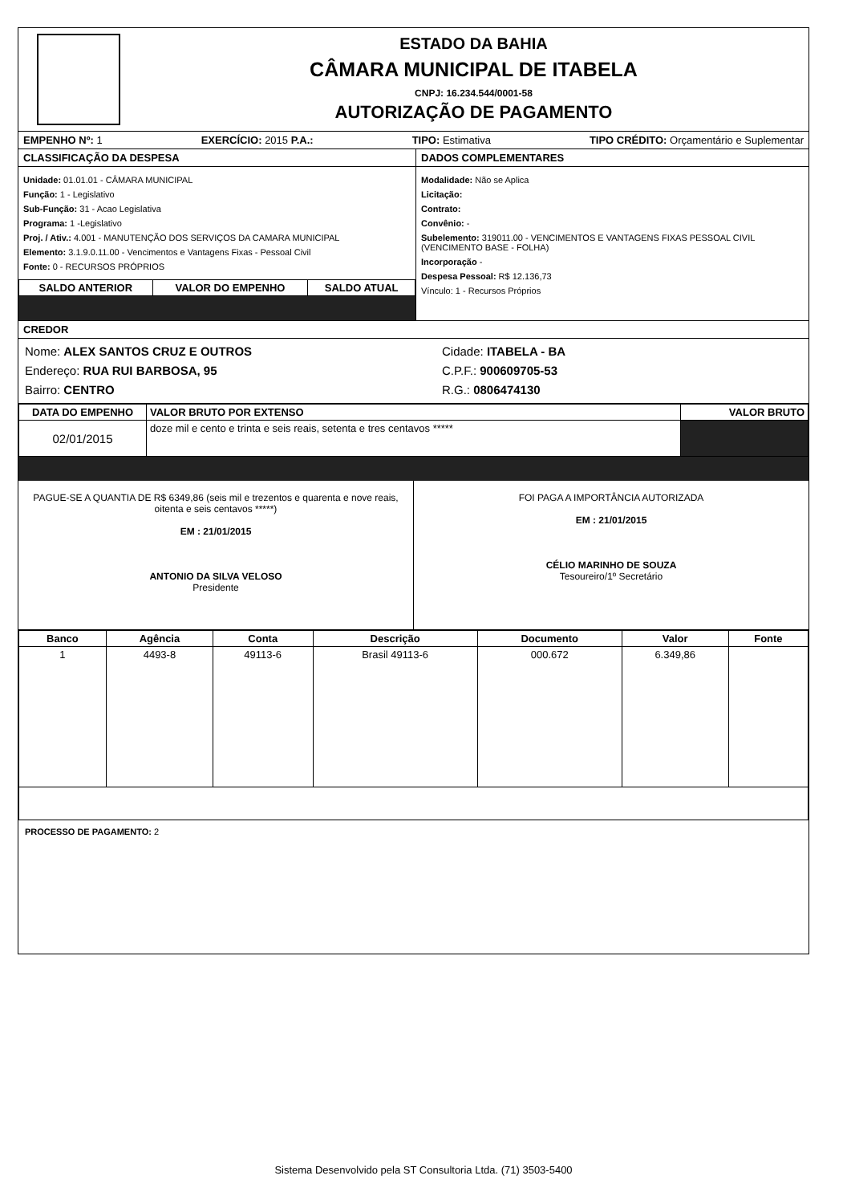ESTADO DA BAHIA
CÂMARA MUNICIPAL DE ITABELA
CNPJ: 16.234.544/0001-58
AUTORIZAÇÃO DE PAGAMENTO
EMPENHO Nº: 1 EXERCÍCIO: 2015 P.A.: TIPO: Estimativa TIPO CRÉDITO: Orçamentário e Suplementar
CLASSIFICAÇÃO DA DESPESA
Unidade: 01.01.01 - CÂMARA MUNICIPAL
Função: 1 - Legislativo
Sub-Função: 31 - Acao Legislativa
Programa: 1 -Legislativo
Proj. / Ativ.: 4.001 - MANUTENÇÃO DOS SERVIÇOS DA CAMARA MUNICIPAL
Elemento: 3.1.9.0.11.00 - Vencimentos e Vantagens Fixas - Pessoal Civil
Fonte: 0 - RECURSOS PRÓPRIOS
| SALDO ANTERIOR | VALOR DO EMPENHO | SALDO ATUAL |
| --- | --- | --- |
DADOS COMPLEMENTARES
Modalidade: Não se Aplica
Licitação:
Contrato:
Convênio: -
Subelemento: 319011.00 - VENCIMENTOS E VANTAGENS FIXAS PESSOAL CIVIL (VENCIMENTO BASE - FOLHA)
Incorporação -
Despesa Pessoal: R$ 12.136,73
Vínculo: 1 - Recursos Próprios
CREDOR
Nome: ALEX SANTOS CRUZ E OUTROS
Endereço: RUA RUI BARBOSA, 95
Bairro: CENTRO
Cidade: ITABELA - BA
C.P.F.: 900609705-53
R.G.: 0806474130
| DATA DO EMPENHO | VALOR BRUTO POR EXTENSO | VALOR BRUTO |
| --- | --- | --- |
| 02/01/2015 | doze mil e cento e trinta e seis reais, setenta e tres centavos ***** | |
PAGUE-SE A QUANTIA DE R$ 6349,86 (seis mil e trezentos e quarenta e nove reais, oitenta e seis centavos *****)
EM : 21/01/2015
ANTONIO DA SILVA VELOSO
Presidente
FOI PAGA A IMPORTÂNCIA AUTORIZADA
EM : 21/01/2015
CÉLIO MARINHO DE SOUZA
Tesoureiro/1º Secretário
| Banco | Agência | Conta | Descrição | Documento | Valor | Fonte |
| --- | --- | --- | --- | --- | --- | --- |
| 1 | 4493-8 | 49113-6 | Brasil 49113-6 | 000.672 | 6.349,86 | |
PROCESSO DE PAGAMENTO: 2
Sistema Desenvolvido pela ST Consultoria Ltda. (71) 3503-5400